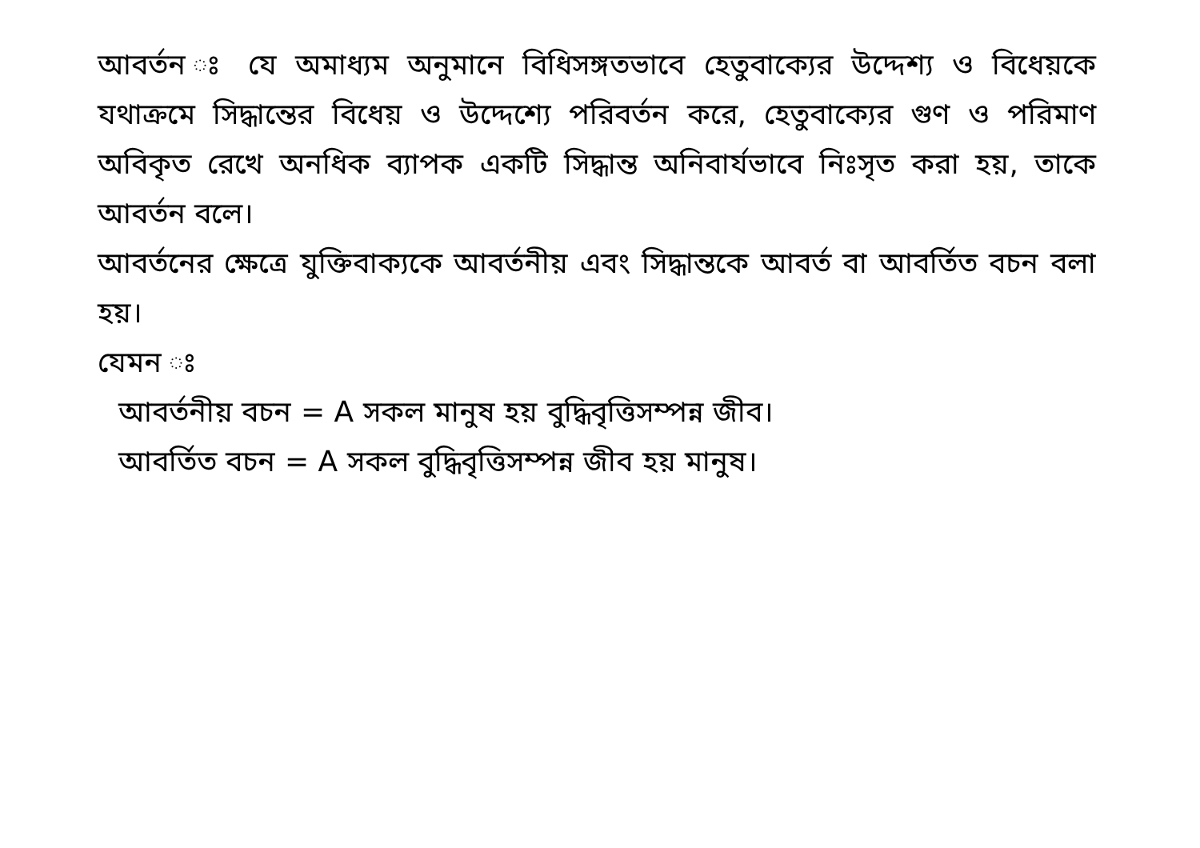আবর্তন ঃ যে অমাধ্যম অনুমানে বিধিসঙ্গতভাবে হেতুবাক্যের উদ্দেশ্য ও বিধেয়কে যথাক্রমে সিদ্ধান্তের বিধেয় ও উদ্দেশ্যে পরিবর্তন করে, হেতুবাক্যের গুণ ও পরিমাণ অবিকৃত রেখে অনধিক ব্যাপক একটি সিদ্ধান্ত অনিবার্যভাবে নিঃসৃত করা হয়, তাকে আবর্তন বলে।
আবর্তনের ক্ষেত্রে যুক্তিবাক্যকে আবর্তনীয় এবং সিদ্ধান্তকে আবর্ত বা আবর্তিত বচন বলা হয়।
যেমন ঃ
আবর্তনীয় বচন = A সকল মানুষ হয় বুদ্ধিবৃত্তিসম্পন্ন জীব।
আবর্তিত বচন = A সকল বুদ্ধিবৃত্তিসম্পন্ন জীব হয় মানুষ।